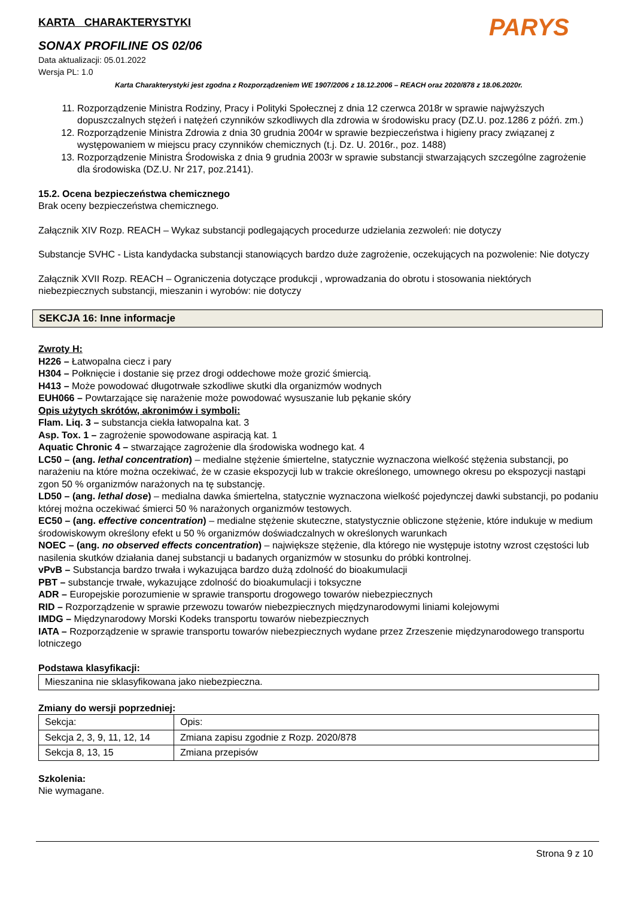PARYS
KARTA CHARAKTERYSTYKI
SONAX PROFILINE OS 02/06
Data aktualizacji: 05.01.2022
Wersja PL: 1.0
Karta Charakterystyki jest zgodna z Rozporządzeniem WE 1907/2006 z 18.12.2006 – REACH oraz 2020/878 z 18.06.2020r.
11. Rozporządzenie Ministra Rodziny, Pracy i Polityki Społecznej z dnia 12 czerwca 2018r w sprawie najwyższych dopuszczalnych stężeń i natężeń czynników szkodliwych dla zdrowia w środowisku pracy (DZ.U. poz.1286 z późń. zm.)
12. Rozporządzenie Ministra Zdrowia z dnia 30 grudnia 2004r w sprawie bezpieczeństwa i higieny pracy związanej z występowaniem w miejscu pracy czynników chemicznych (t.j. Dz. U. 2016r., poz. 1488)
13. Rozporządzenie Ministra Środowiska z dnia 9 grudnia 2003r w sprawie substancji stwarzających szczególne zagrożenie dla środowiska (DZ.U. Nr 217, poz.2141).
15.2. Ocena bezpieczeństwa chemicznego
Brak oceny bezpieczeństwa chemicznego.
Załącznik XIV Rozp. REACH – Wykaz substancji podlegających procedurze udzielania zezwoleń: nie dotyczy
Substancje SVHC - Lista kandydacka substancji stanowiących bardzo duże zagrożenie, oczekujących na pozwolenie: Nie dotyczy
Załącznik XVII Rozp. REACH – Ograniczenia dotyczące produkcji , wprowadzania do obrotu i stosowania niektórych niebezpiecznych substancji, mieszanin i wyrobów: nie dotyczy
SEKCJA 16: Inne informacje
Zwroty H:
H226 – Łatwopalna ciecz i pary
H304 – Połknięcie i dostanie się przez drogi oddechowe może grozić śmiercią.
H413 – Może powodować długotrwałe szkodliwe skutki dla organizmów wodnych
EUH066 – Powtarzające się narażenie może powodować wysuszanie lub pękanie skóry
Opis użytych skrótów, akronimów i symboli:
Flam. Liq. 3 – substancja ciekła łatwopalna kat. 3
Asp. Tox. 1 – zagrożenie spowodowane aspiracją kat. 1
Aquatic Chronic 4 – stwarzające zagrożenie dla środowiska wodnego kat. 4
LC50 – (ang. lethal concentration) – medialne stężenie śmiertelne, statycznie wyznaczona wielkość stężenia substancji, po narażeniu na które można oczekiwać, że w czasie ekspozycji lub w trakcie określonego, umownego okresu po ekspozycji nastąpi zgon 50 % organizmów narażonych na tę substancję.
LD50 – (ang. lethal dose) – medialna dawka śmiertelna, statycznie wyznaczona wielkość pojedynczej dawki substancji, po podaniu której można oczekiwać śmierci 50 % narażonych organizmów testowych.
EC50 – (ang. effective concentration) – medialne stężenie skuteczne, statystycznie obliczone stężenie, które indukuje w medium środowiskowym określony efekt u 50 % organizmów doświadczalnych w określonych warunkach
NOEC – (ang. no observed effects concentration) – największe stężenie, dla którego nie występuje istotny wzrost częstości lub nasilenia skutków działania danej substancji u badanych organizmów w stosunku do próbki kontrolnej.
vPvB – Substancja bardzo trwała i wykazująca bardzo dużą zdolność do bioakumulacji
PBT – substancje trwałe, wykazujące zdolność do bioakumulacji i toksyczne
ADR – Europejskie porozumienie w sprawie transportu drogowego towarów niebezpiecznych
RID – Rozporządzenie w sprawie przewozu towarów niebezpiecznych międzynarodowymi liniami kolejowymi
IMDG – Międzynarodowy Morski Kodeks transportu towarów niebezpiecznych
IATA – Rozporządzenie w sprawie transportu towarów niebezpiecznych wydane przez Zrzeszenie międzynarodowego transportu lotniczego
Podstawa klasyfikacji:
| Mieszanina nie sklasyfikowana jako niebezpieczna. |
Zmiany do wersji poprzedniej:
| Sekcja: | Opis: |
| Sekcja 2, 3, 9, 11, 12, 14 | Zmiana zapisu zgodnie z Rozp. 2020/878 |
| Sekcja 8, 13, 15 | Zmiana przepisów |
Szkolenia:
Nie wymagane.
Strona 9 z 10